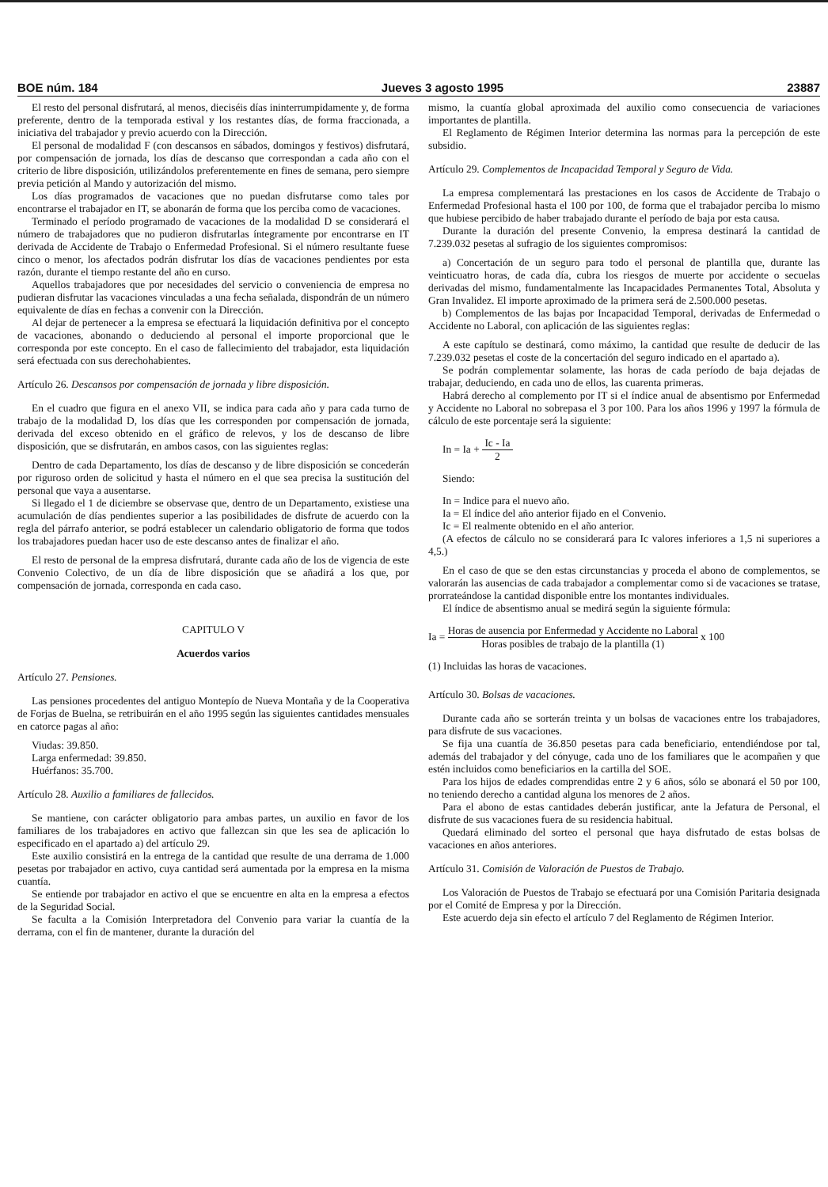BOE núm. 184 Jueves 3 agosto 1995 23887
El resto del personal disfrutará, al menos, dieciséis días ininterrumpidamente y, de forma preferente, dentro de la temporada estival y los restantes días, de forma fraccionada, a iniciativa del trabajador y previo acuerdo con la Dirección.
El personal de modalidad F (con descansos en sábados, domingos y festivos) disfrutará, por compensación de jornada, los días de descanso que correspondan a cada año con el criterio de libre disposición, utilizándolos preferentemente en fines de semana, pero siempre previa petición al Mando y autorización del mismo.
Los días programados de vacaciones que no puedan disfrutarse como tales por encontrarse el trabajador en IT, se abonarán de forma que los perciba como de vacaciones.
Terminado el período programado de vacaciones de la modalidad D se considerará el número de trabajadores que no pudieron disfrutarlas íntegramente por encontrarse en IT derivada de Accidente de Trabajo o Enfermedad Profesional. Si el número resultante fuese cinco o menor, los afectados podrán disfrutar los días de vacaciones pendientes por esta razón, durante el tiempo restante del año en curso.
Aquellos trabajadores que por necesidades del servicio o conveniencia de empresa no pudieran disfrutar las vacaciones vinculadas a una fecha señalada, dispondrán de un número equivalente de días en fechas a convenir con la Dirección.
Al dejar de pertenecer a la empresa se efectuará la liquidación definitiva por el concepto de vacaciones, abonando o deduciendo al personal el importe proporcional que le corresponda por este concepto. En el caso de fallecimiento del trabajador, esta liquidación será efectuada con sus derechohabientes.
Artículo 26. Descansos por compensación de jornada y libre disposición.
En el cuadro que figura en el anexo VII, se indica para cada año y para cada turno de trabajo de la modalidad D, los días que les corresponden por compensación de jornada, derivada del exceso obtenido en el gráfico de relevos, y los de descanso de libre disposición, que se disfrutarán, en ambos casos, con las siguientes reglas:
Dentro de cada Departamento, los días de descanso y de libre disposición se concederán por riguroso orden de solicitud y hasta el número en el que sea precisa la sustitución del personal que vaya a ausentarse.
Si llegado el 1 de diciembre se observase que, dentro de un Departamento, existiese una acumulación de días pendientes superior a las posibilidades de disfrute de acuerdo con la regla del párrafo anterior, se podrá establecer un calendario obligatorio de forma que todos los trabajadores puedan hacer uso de este descanso antes de finalizar el año.
El resto de personal de la empresa disfrutará, durante cada año de los de vigencia de este Convenio Colectivo, de un día de libre disposición que se añadirá a los que, por compensación de jornada, corresponda en cada caso.
CAPITULO V
Acuerdos varios
Artículo 27. Pensiones.
Las pensiones procedentes del antiguo Montepío de Nueva Montaña y de la Cooperativa de Forjas de Buelna, se retribuirán en el año 1995 según las siguientes cantidades mensuales en catorce pagas al año:
Viudas: 39.850.
Larga enfermedad: 39.850.
Huérfanos: 35.700.
Artículo 28. Auxilio a familiares de fallecidos.
Se mantiene, con carácter obligatorio para ambas partes, un auxilio en favor de los familiares de los trabajadores en activo que fallezcan sin que les sea de aplicación lo especificado en el apartado a) del artículo 29.
Este auxilio consistirá en la entrega de la cantidad que resulte de una derrama de 1.000 pesetas por trabajador en activo, cuya cantidad será aumentada por la empresa en la misma cuantía.
Se entiende por trabajador en activo el que se encuentre en alta en la empresa a efectos de la Seguridad Social.
Se faculta a la Comisión Interpretadora del Convenio para variar la cuantía de la derrama, con el fin de mantener, durante la duración del
mismo, la cuantía global aproximada del auxilio como consecuencia de variaciones importantes de plantilla.
El Reglamento de Régimen Interior determina las normas para la percepción de este subsidio.
Artículo 29. Complementos de Incapacidad Temporal y Seguro de Vida.
La empresa complementará las prestaciones en los casos de Accidente de Trabajo o Enfermedad Profesional hasta el 100 por 100, de forma que el trabajador perciba lo mismo que hubiese percibido de haber trabajado durante el período de baja por esta causa.
Durante la duración del presente Convenio, la empresa destinará la cantidad de 7.239.032 pesetas al sufragio de los siguientes compromisos:
a) Concertación de un seguro para todo el personal de plantilla que, durante las veinticuatro horas, de cada día, cubra los riesgos de muerte por accidente o secuelas derivadas del mismo, fundamentalmente las Incapacidades Permanentes Total, Absoluta y Gran Invalidez. El importe aproximado de la primera será de 2.500.000 pesetas.
b) Complementos de las bajas por Incapacidad Temporal, derivadas de Enfermedad o Accidente no Laboral, con aplicación de las siguientes reglas:
A este capítulo se destinará, como máximo, la cantidad que resulte de deducir de las 7.239.032 pesetas el coste de la concertación del seguro indicado en el apartado a).
Se podrán complementar solamente, las horas de cada período de baja dejadas de trabajar, deduciendo, en cada uno de ellos, las cuarenta primeras.
Habrá derecho al complemento por IT si el índice anual de absentismo por Enfermedad y Accidente no Laboral no sobrepasa el 3 por 100. Para los años 1996 y 1997 la fórmula de cálculo de este porcentaje será la siguiente:
In = Ia + Ic - Ia 2
Siendo:
In = Indice para el nuevo año.
Ia = El índice del año anterior fijado en el Convenio.
Ic = El realmente obtenido en el año anterior.
(A efectos de cálculo no se considerará para Ic valores inferiores a 1,5 ni superiores a 4,5.)
En el caso de que se den estas circunstancias y proceda el abono de complementos, se valorarán las ausencias de cada trabajador a complementar como si de vacaciones se tratase, prorrateándose la cantidad disponible entre los montantes individuales.
El índice de absentismo anual se medirá según la siguiente fórmula:
Ia = Horas de ausencia por Enfermedad y Accidente no Laboral Horas posibles de trabajo de la plantilla (1) x 100
(1) Incluidas las horas de vacaciones.
Artículo 30. Bolsas de vacaciones.
Durante cada año se sorterán treinta y un bolsas de vacaciones entre los trabajadores, para disfrute de sus vacaciones.
Se fija una cuantía de 36.850 pesetas para cada beneficiario, entendiéndose por tal, además del trabajador y del cónyuge, cada uno de los familiares que le acompañen y que estén incluidos como beneficiarios en la cartilla del SOE.
Para los hijos de edades comprendidas entre 2 y 6 años, sólo se abonará el 50 por 100, no teniendo derecho a cantidad alguna los menores de 2 años.
Para el abono de estas cantidades deberán justificar, ante la Jefatura de Personal, el disfrute de sus vacaciones fuera de su residencia habitual.
Quedará eliminado del sorteo el personal que haya disfrutado de estas bolsas de vacaciones en años anteriores.
Artículo 31. Comisión de Valoración de Puestos de Trabajo.
Los Valoración de Puestos de Trabajo se efectuará por una Comisión Paritaria designada por el Comité de Empresa y por la Dirección.
Este acuerdo deja sin efecto el artículo 7 del Reglamento de Régimen Interior.